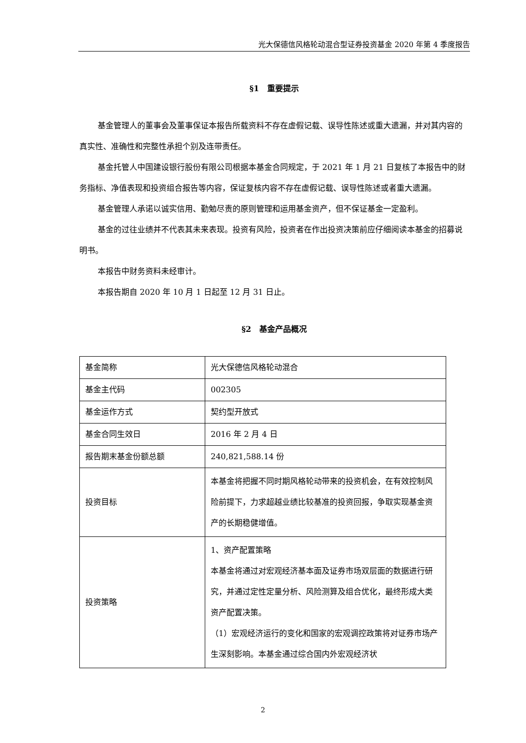光大保德信风格轮动混合型证券投资基金 2020 年第 4 季度报告
§1　重要提示
基金管理人的董事会及董事保证本报告所载资料不存在虚假记载、误导性陈述或重大遗漏，并对其内容的真实性、准确性和完整性承担个别及连带责任。
基金托管人中国建设银行股份有限公司根据本基金合同规定，于 2021 年 1 月 21 日复核了本报告中的财务指标、净值表现和投资组合报告等内容，保证复核内容不存在虚假记载、误导性陈述或者重大遗漏。
基金管理人承诺以诚实信用、勤勉尽责的原则管理和运用基金资产，但不保证基金一定盈利。
基金的过往业绩并不代表其未来表现。投资有风险，投资者在作出投资决策前应仔细阅读本基金的招募说明书。
本报告中财务资料未经审计。
本报告期自 2020 年 10 月 1 日起至 12 月 31 日止。
§2　基金产品概况
| 基金简称 | 光大保德信风格轮动混合 |
| 基金主代码 | 002305 |
| 基金运作方式 | 契约型开放式 |
| 基金合同生效日 | 2016 年 2 月 4 日 |
| 报告期末基金份额总额 | 240,821,588.14 份 |
| 投资目标 | 本基金将把握不同时期风格轮动带来的投资机会，在有效控制风险前提下，力求超越业绩比较基准的投资回报，争取实现基金资产的长期稳健增值。 |
| 投资策略 | 1、资产配置策略 本基金将通过对宏观经济基本面及证券市场双层面的数据进行研究，并通过定性定量分析、风险测算及组合优化，最终形成大类资产配置决策。 （1）宏观经济运行的变化和国家的宏观调控政策将对证券市场产生深刻影响。本基金通过综合国内外宏观经济状 |
2